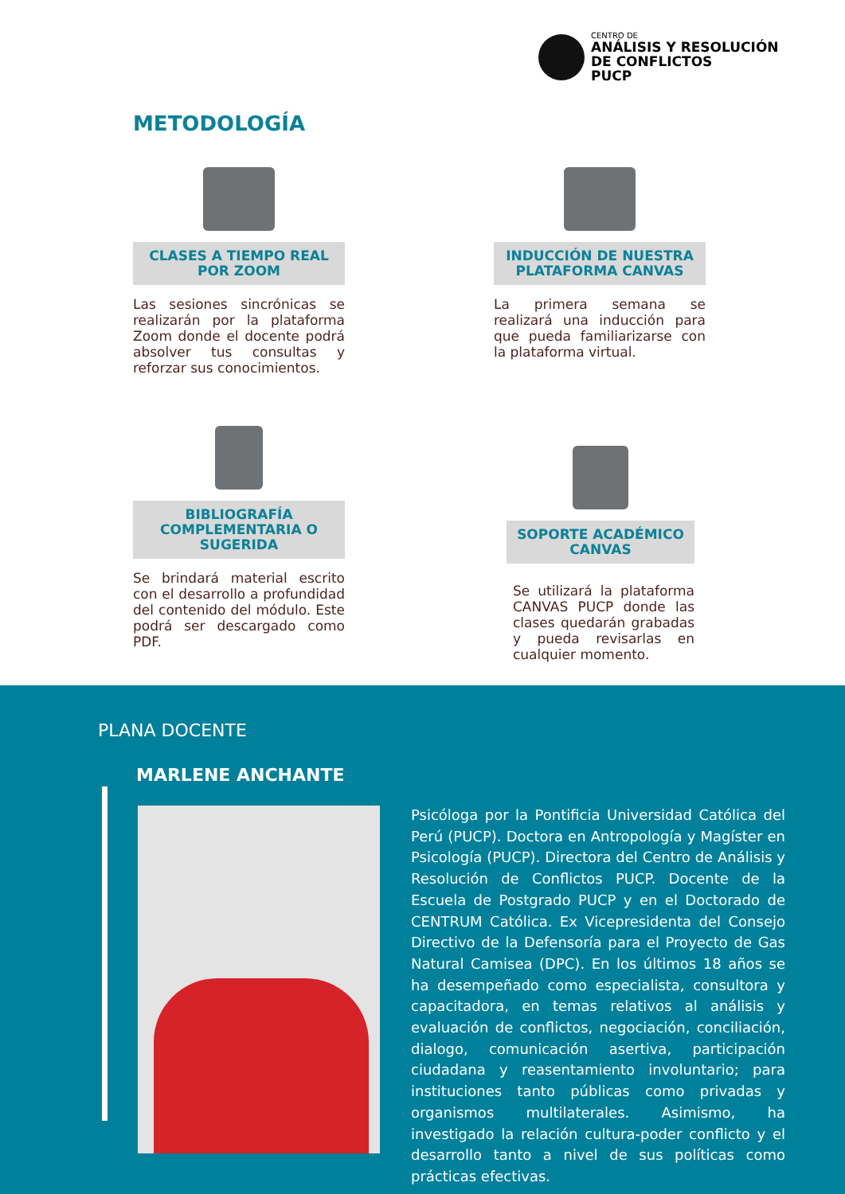CENTRO DE
ANÁLISIS Y RESOLUCIÓN
DE CONFLICTOS
PUCP
METODOLOGÍA
CLASES A TIEMPO REAL POR ZOOM
Las sesiones sincrónicas se realizarán por la plataforma Zoom donde el docente podrá absolver tus consultas y reforzar sus conocimientos.
INDUCCIÓN DE NUESTRA PLATAFORMA CANVAS
La primera semana se realizará una inducción para que pueda familiarizarse con la plataforma virtual.
BIBLIOGRAFÍA COMPLEMENTARIA O SUGERIDA
Se brindará material escrito con el desarrollo a profundidad del contenido del módulo. Este podrá ser descargado como PDF.
SOPORTE ACADÉMICO CANVAS
Se utilizará la plataforma CANVAS PUCP donde las clases quedarán grabadas y pueda revisarlas en cualquier momento.
PLANA DOCENTE
MARLENE ANCHANTE
Psicóloga por la Pontificia Universidad Católica del Perú (PUCP). Doctora en Antropología y Magíster en Psicología (PUCP). Directora del Centro de Análisis y Resolución de Conflictos PUCP. Docente de la Escuela de Postgrado PUCP y en el Doctorado de CENTRUM Católica. Ex Vicepresidenta del Consejo Directivo de la Defensoría para el Proyecto de Gas Natural Camisea (DPC). En los últimos 18 años se ha desempeñado como especialista, consultora y capacitadora, en temas relativos al análisis y evaluación de conflictos, negociación, conciliación, dialogo, comunicación asertiva, participación ciudadana y reasentamiento involuntario; para instituciones tanto públicas como privadas y organismos multilaterales. Asimismo, ha investigado la relación cultura-poder conflicto y el desarrollo tanto a nivel de sus políticas como prácticas efectivas.